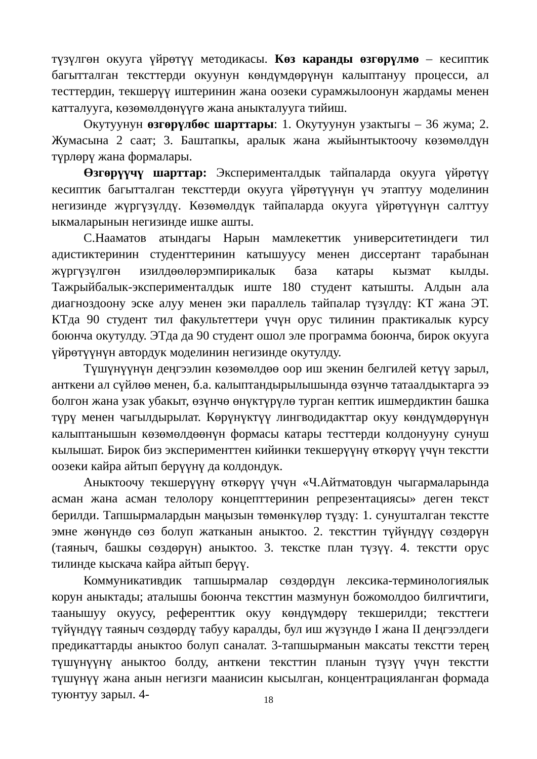түзүлгөн окууга үйрөтүү методикасы. Көз каранды өзгөрүлмө – кесиптик багытталган тексттерди окуунун көндүмдөрүнүн калыптануу процесси, ал тесттердин, текшерүү иштеринин жана оозеки сурамжылоонун жардамы менен катталууга, көзөмөлдөнүүгө жана аныкталууга тийиш.
Окутуунун өзгөрүлбөс шарттары: 1. Окутуунун узактыгы – 36 жума; 2. Жумасына 2 саат; 3. Баштапкы, аралык жана жыйынтыктоочу көзөмөлдүн түрлөрү жана формалары.
Өзгөрүүчү шарттар: Эксперименталдык тайпаларда окууга үйрөтүү кесиптик багытталган тексттерди окууга үйрөтүүнүн үч этаптуу моделинин негизинде жүргүзүлдү. Көзөмөлдүк тайпаларда окууга үйрөтүүнүн салттуу ыкмаларынын негизинде ишке ашты.
С.Нааматов атындагы Нарын мамлекеттик университетиндеги тил адистиктеринин студенттеринин катышуусу менен диссертант тарабынан жүргүзүлгөн изилдөөлөрэмпирикалык база катары кызмат кылды. Тажрыйбалык-эксперименталдык иште 180 студент катышты. Алдын ала диагноздоону эске алуу менен эки параллель тайпалар түзүлдү: КТ жана ЭТ. КТда 90 студент тил факультеттери үчүн орус тилинин практикалык курсу боюнча окутулду. ЭТда да 90 студент ошол эле программа боюнча, бирок окууга үйрөтүүнүн автордук моделинин негизинде окутулду.
Түшүнүүнүн деңгээлин көзөмөлдөө оор иш экенин белгилей кетүү зарыл, анткени ал сүйлөө менен, б.а. калыптандырылышында өзүнчө татаалдыктарга ээ болгон жана узак убакыт, өзүнчө өнүктүрүлө турган кептик ишмердиктин башка түрү менен чагылдырылат. Көрүнүктүү лингводидакттар окуу көндүмдөрүнүн калыптанышын көзөмөлдөөнүн формасы катары тесттерди колдонууну сунуш кылышат. Бирок биз эксперименттен кийинки текшерүүнү өткөрүү үчүн текстти оозеки кайра айтып берүүнү да колдондук.
Аныктоочу текшерүүнү өткөрүү үчүн «Ч.Айтматовдун чыгармаларында асман жана асман телолору концепттеринин репрезентациясы» деген текст берилди. Тапшырмалардын маңызын төмөнкүлөр түздү: 1. сунушталган текстте эмне жөнүндө сөз болуп жатканын аныктоо. 2. тексттин түйүндүү сөздөрүн (таяныч, башкы сөздөрүн) аныктоо. 3. текстке план түзүү. 4. текстти орус тилинде кыскача кайра айтып берүү.
Коммуникативдик тапшырмалар сөздөрдүн лексика-терминологиялык корун аныктады; аталышы боюнча тексттин мазмунун божомолдоо билгичтиги, таанышуу окуусу, референттик окуу көндүмдөрү текшерилди; тексттеги түйүндүү таяныч сөздөрдү табуу каралды, бул иш жүзүндө I жана II деңгээлдеги предикаттарды аныктоо болуп саналат. 3-тапшырманын максаты текстти терең түшүнүүнү аныктоо болду, анткени тексттин планын түзүү үчүн текстти түшүнүү жана анын негизги маанисин кысылган, концентрацияланган формада туюнтуу зарыл. 4-
18